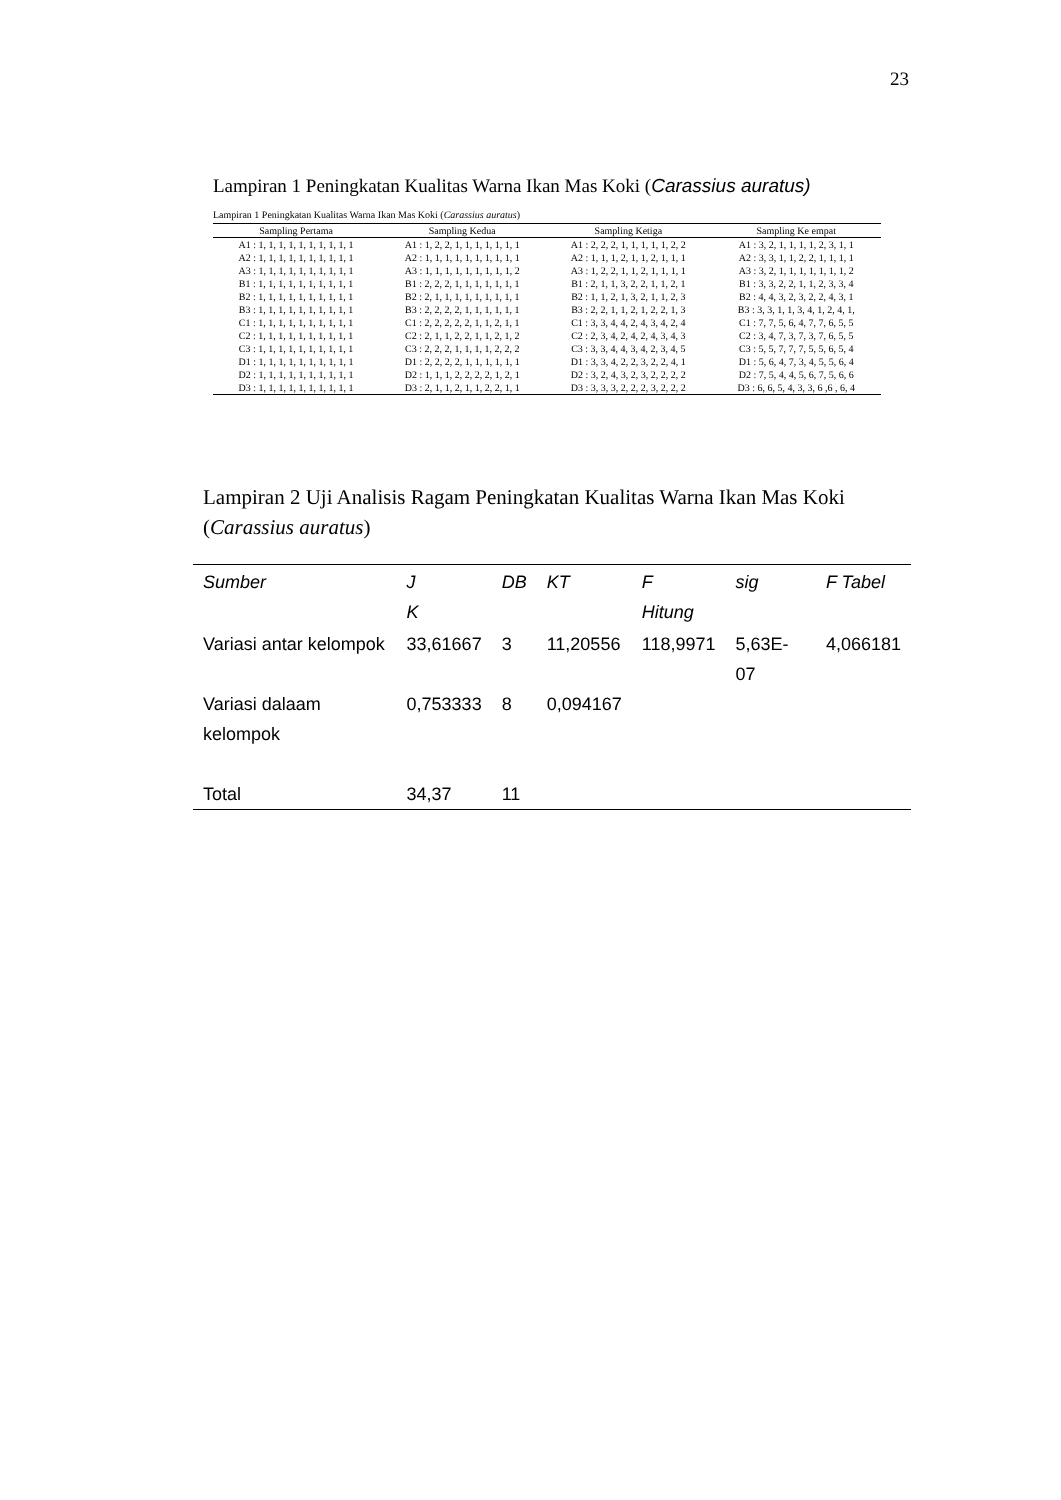23
Lampiran 1 Peningkatan Kualitas Warna Ikan Mas Koki (Carassius auratus)
Lampiran 1 Peningkatan Kualitas Warna Ikan Mas Koki (Carassius auratus)
| Sampling Pertama | Sampling Kedua | Sampling Ketiga | Sampling Ke empat |
| --- | --- | --- | --- |
| A1 : 1, 1, 1, 1, 1, 1, 1, 1, 1, 1 | A1 : 1, 2, 2, 1, 1, 1, 1, 1, 1, 1 | A1 : 2, 2, 2, 1, 1, 1, 1, 1, 2, 2 | A1 : 3, 2, 1, 1, 1, 1, 2, 3, 1, 1 |
| A2 : 1, 1, 1, 1, 1, 1, 1, 1, 1, 1 | A2 : 1, 1, 1, 1, 1, 1, 1, 1, 1, 1 | A2 : 1, 1, 1, 2, 1, 1, 2, 1, 1, 1 | A2 : 3, 3, 1, 1, 2, 2, 1, 1, 1, 1 |
| A3 : 1, 1, 1, 1, 1, 1, 1, 1, 1, 1 | A3 : 1, 1, 1, 1, 1, 1, 1, 1, 1, 2 | A3 : 1, 2, 2, 1, 1, 2, 1, 1, 1, 1 | A3 : 3, 2, 1, 1, 1, 1, 1, 1, 1, 2 |
| B1 : 1, 1, 1, 1, 1, 1, 1, 1, 1, 1 | B1 : 2, 2, 2, 1, 1, 1, 1, 1, 1, 1 | B1 : 2, 1, 1, 3, 2, 2, 1, 1, 2, 1 | B1 : 3, 3, 2, 2, 1, 1, 2, 3, 3, 4 |
| B2 : 1, 1, 1, 1, 1, 1, 1, 1, 1, 1 | B2 : 2, 1, 1, 1, 1, 1, 1, 1, 1, 1 | B2 : 1, 1, 2, 1, 3, 2, 1, 1, 2, 3 | B2 : 4, 4, 3, 2, 3, 2, 2, 4, 3, 1 |
| B3 : 1, 1, 1, 1, 1, 1, 1, 1, 1, 1 | B3 : 2, 2, 2, 2, 1, 1, 1, 1, 1, 1 | B3 : 2, 2, 1, 1, 2, 1, 2, 2, 1, 3 | B3 : 3, 3, 1, 1, 3, 4, 1, 2, 4, 1, |
| C1 : 1, 1, 1, 1, 1, 1, 1, 1, 1, 1 | C1 : 2, 2, 2, 2, 2, 1, 1, 2, 1, 1 | C1 : 3, 3, 4, 4, 2, 4, 3, 4, 2, 4 | C1 : 7, 7, 5, 6, 4, 7, 7, 6, 5, 5 |
| C2 : 1, 1, 1, 1, 1, 1, 1, 1, 1, 1 | C2 : 2, 1, 1, 2, 2, 1, 1, 2, 1, 2 | C2 : 2, 3, 4, 2, 4, 2, 4, 3, 4, 3 | C2 : 3, 4, 7, 3, 7, 3, 7, 6, 5, 5 |
| C3 : 1, 1, 1, 1, 1, 1, 1, 1, 1, 1 | C3 : 2, 2, 2, 1, 1, 1, 1, 2, 2, 2 | C3 : 3, 3, 4, 4, 3, 4, 2, 3, 4, 5 | C3 : 5, 5, 7, 7, 7, 5, 5, 6, 5, 4 |
| D1 : 1, 1, 1, 1, 1, 1, 1, 1, 1, 1 | D1 : 2, 2, 2, 2, 1, 1, 1, 1, 1, 1 | D1 : 3, 3, 4, 2, 2, 3, 2, 2, 4, 1 | D1 : 5, 6, 4, 7, 3, 4, 5, 5, 6, 4 |
| D2 : 1, 1, 1, 1, 1, 1, 1, 1, 1, 1 | D2 : 1, 1, 1, 2, 2, 2, 2, 1, 2, 1 | D2 : 3, 2, 4, 3, 2, 3, 2, 2, 2, 2 | D2 : 7, 5, 4, 4, 5, 6, 7, 5, 6, 6 |
| D3 : 1, 1, 1, 1, 1, 1, 1, 1, 1, 1 | D3 : 2, 1, 1, 2, 1, 1, 2, 2, 1, 1 | D3 : 3, 3, 3, 2, 2, 2, 3, 2, 2, 2 | D3 : 6, 6, 5, 4, 3, 3, 6 ,6 , 6, 4 |
Lampiran 2 Uji Analisis Ragam Peningkatan Kualitas Warna Ikan Mas Koki
(Carassius auratus)
| Sumber | J K | DB | KT | F Hitung | sig | F Tabel |
| --- | --- | --- | --- | --- | --- | --- |
| Variasi antar kelompok | 33,61667 | 3 | 11,20556 | 118,9971 | 5,63E-07 | 4,066181 |
| Variasi dalaam kelompok | 0,753333 | 8 | 0,094167 | | | |
| Total | 34,37 | 11 | | | | |